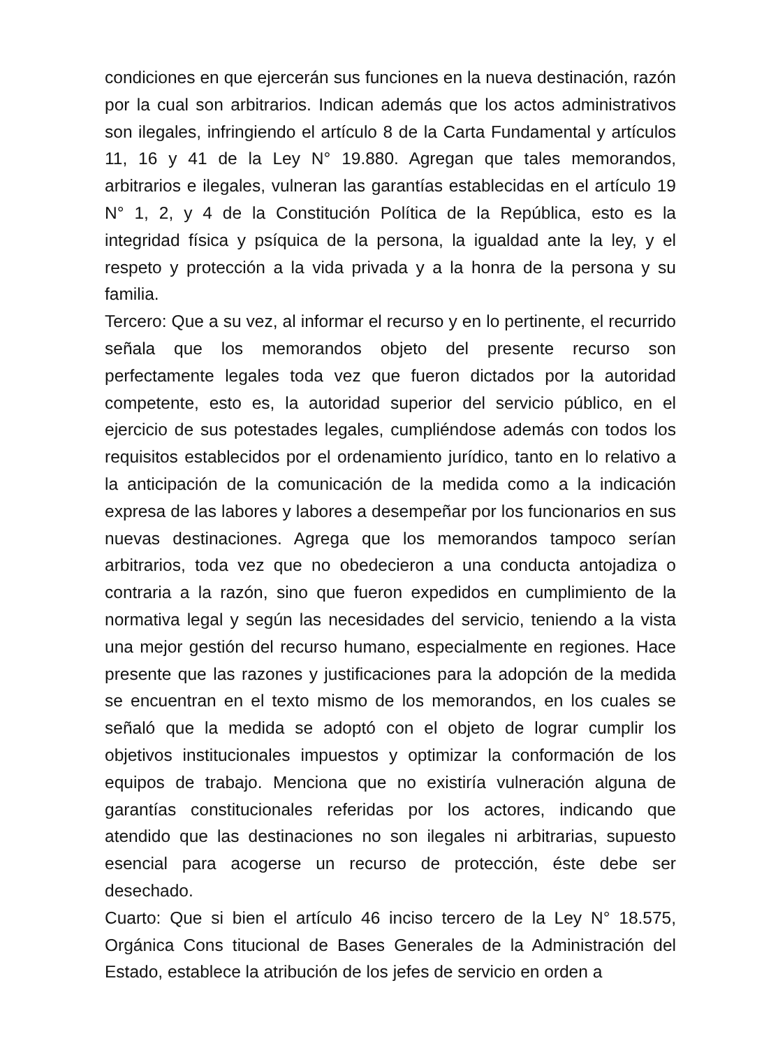condiciones en que ejercerán sus funciones en la nueva destinación, razón por la cual son arbitrarios. Indican además que los actos administrativos son ilegales, infringiendo el artículo 8 de la Carta Fundamental y artículos 11, 16 y 41 de la Ley N° 19.880. Agregan que tales memorandos, arbitrarios e ilegales, vulneran las garantías establecidas en el artículo 19 N° 1, 2, y 4 de la Constitución Política de la República, esto es la integridad física y psíquica de la persona, la igualdad ante la ley, y el respeto y protección a la vida privada y a la honra de la persona y su familia.
Tercero: Que a su vez, al informar el recurso y en lo pertinente, el recurrido señala que los memorandos objeto del presente recurso son perfectamente legales toda vez que fueron dictados por la autoridad competente, esto es, la autoridad superior del servicio público, en el ejercicio de sus potestades legales, cumpliéndose además con todos los requisitos establecidos por el ordenamiento jurídico, tanto en lo relativo a la anticipación de la comunicación de la medida como a la indicación expresa de las labores y labores a desempeñar por los funcionarios en sus nuevas destinaciones. Agrega que los memorandos tampoco serían arbitrarios, toda vez que no obedecieron a una conducta antojadiza o contraria a la razón, sino que fueron expedidos en cumplimiento de la normativa legal y según las necesidades del servicio, teniendo a la vista una mejor gestión del recurso humano, especialmente en regiones. Hace presente que las razones y justificaciones para la adopción de la medida se encuentran en el texto mismo de los memorandos, en los cuales se señaló que la medida se adoptó con el objeto de lograr cumplir los objetivos institucionales impuestos y optimizar la conformación de los equipos de trabajo. Menciona que no existiría vulneración alguna de garantías constitucionales referidas por los actores, indicando que atendido que las destinaciones no son ilegales ni arbitrarias, supuesto esencial para acogerse un recurso de protección, éste debe ser desechado.
Cuarto: Que si bien el artículo 46 inciso tercero de la Ley N° 18.575, Orgánica Cons titucional de Bases Generales de la Administración del Estado, establece la atribución de los jefes de servicio en orden a